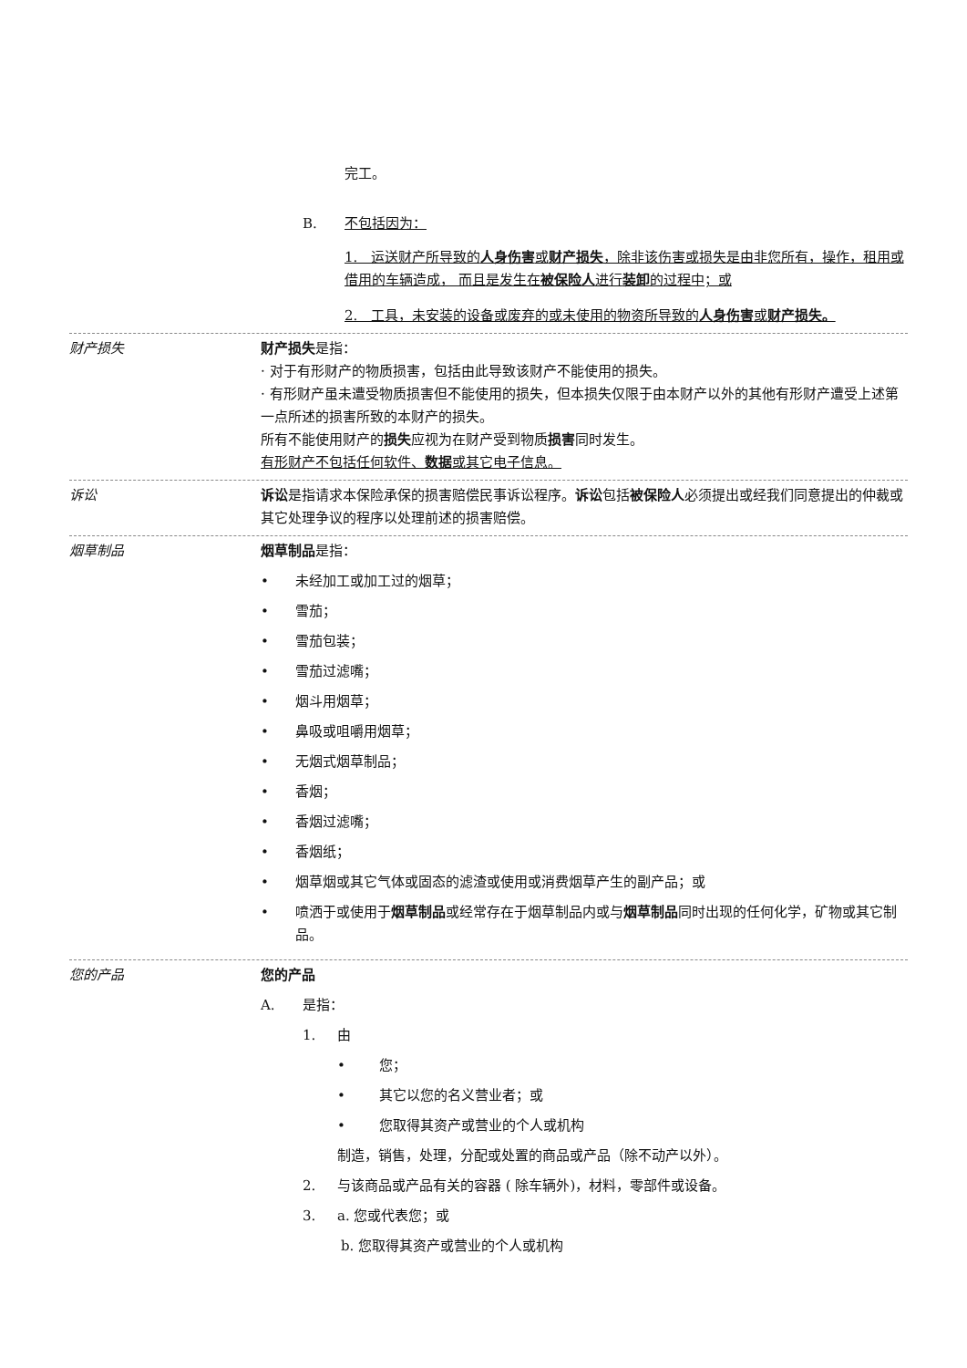完工。
B. 不包括因为：
1. 运送财产所导致的人身伤害或财产损失，除非该伤害或损失是由非您所有，操作，租用或借用的车辆造成， 而且是发生在被保险人进行装卸的过程中；或
2. 工具，未安装的设备或废弃的或未使用的物资所导致的人身伤害或财产损失。
财产损失
财产损失是指：
· 对于有形财产的物质损害，包括由此导致该财产不能使用的损失。
· 有形财产虽未遭受物质损害但不能使用的损失，但本损失仅限于由本财产以外的其他有形财产遭受上述第一点所述的损害所致的本财产的损失。
所有不能使用财产的损失应视为在财产受到物质损害同时发生。
有形财产不包括任何软件、数据或其它电子信息。
诉讼
诉讼是指请求本保险承保的损害赔偿民事诉讼程序。诉讼包括被保险人必须提出或经我们同意提出的仲裁或其它处理争议的程序以处理前述的损害赔偿。
烟草制品
烟草制品是指：
• 未经加工或加工过的烟草；
• 雪茄；
• 雪茄包装；
• 雪茄过滤嘴；
• 烟斗用烟草；
• 鼻吸或咀嚼用烟草；
• 无烟式烟草制品；
• 香烟；
• 香烟过滤嘴；
• 香烟纸；
• 烟草烟或其它气体或固态的滤渣或使用或消费烟草产生的副产品；或
• 喷洒于或使用于烟草制品或经常存在于烟草制品内或与烟草制品同时出现的任何化学，矿物或其它制品。
您的产品
您的产品
A. 是指：
1. 由
• 您；
• 其它以您的名义营业者；或
• 您取得其资产或营业的个人或机构
制造，销售，处理，分配或处置的商品或产品（除不动产以外）。
2. 与该商品或产品有关的容器 ( 除车辆外)，材料，零部件或设备。
3. a. 您或代表您；或
b. 您取得其资产或营业的个人或机构